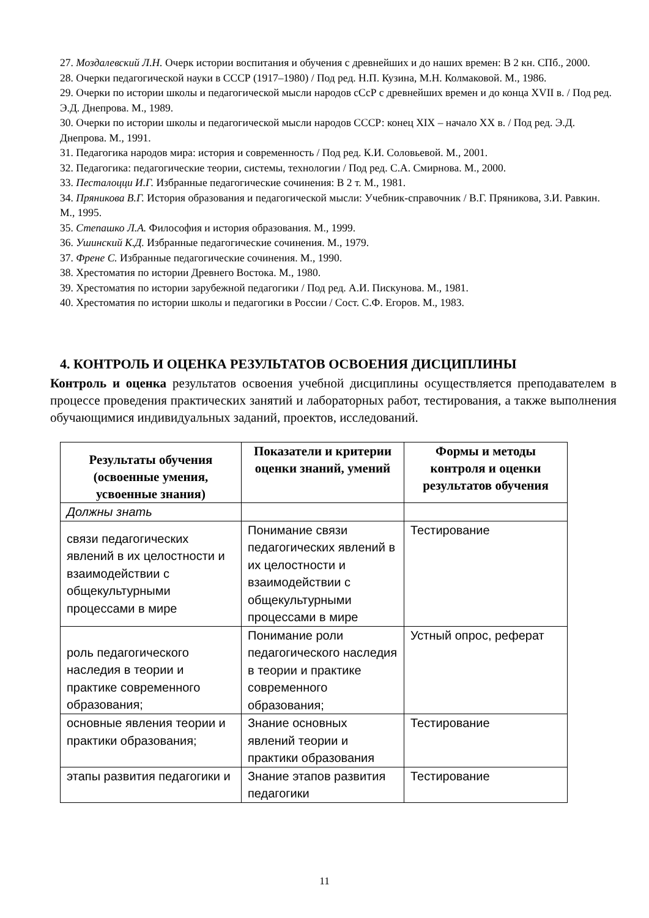27. Моздалевский Л.Н. Очерк истории воспитания и обучения с древнейших и до наших времен: В 2 кн. СПб., 2000.
28. Очерки педагогической науки в СССР (1917–1980) / Под ред. Н.П. Кузина, М.Н. Колмаковой. М., 1986.
29. Очерки по истории школы и педагогической мысли народов сСсР с древнейших времен и до конца XVII в. / Под ред. Э.Д. Днепрова. М., 1989.
30. Очерки по истории школы и педагогической мысли народов СССР: конец XIX – начало XX в. / Под ред. Э.Д. Днепрова. М., 1991.
31. Педагогика народов мира: история и современность / Под ред. К.И. Соловьевой. М., 2001.
32. Педагогика: педагогические теории, системы, технологии / Под ред. С.А. Смирнова. М., 2000.
33. Песталоцци И.Г. Избранные педагогические сочинения: В 2 т. М., 1981.
34. Пряникова В.Г. История образования и педагогической мысли: Учебник-справочник / В.Г. Пряникова, З.И. Равкин. М., 1995.
35. Степашко Л.А. Философия и история образования. М., 1999.
36. Ушинский К.Д. Избранные педагогические сочинения. М., 1979.
37. Френе С. Избранные педагогические сочинения. М., 1990.
38. Хрестоматия по истории Древнего Востока. М., 1980.
39. Хрестоматия по истории зарубежной педагогики / Под ред. А.И. Пискунова. М., 1981.
40. Хрестоматия по истории школы и педагогики в России / Сост. С.Ф. Егоров. М., 1983.
4. КОНТРОЛЬ И ОЦЕНКА РЕЗУЛЬТАТОВ ОСВОЕНИЯ ДИСЦИПЛИНЫ
Контроль и оценка результатов освоения учебной дисциплины осуществляется преподавателем в процессе проведения практических занятий и лабораторных работ, тестирования, а также выполнения обучающимися индивидуальных заданий, проектов, исследований.
| Результаты обучения (освоенные умения, усвоенные знания) | Показатели и критерии оценки знаний, умений | Формы и методы контроля и оценки результатов обучения |
| --- | --- | --- |
| Должны знать | | |
| связи педагогических явлений в их целостности и взаимодействии с общекультурными процессами в мире | Понимание связи педагогических явлений в их целостности и взаимодействии с общекультурными процессами в мире | Тестирование |
| роль педагогического наследия в теории и практике современного образования; | Понимание роли педагогического наследия в теории и практике современного образования; | Устный опрос, реферат |
| основные явления теории и практики образования; | Знание основных явлений теории и практики образования | Тестирование |
| этапы развития педагогики и | Знание этапов развития педагогики | Тестирование |
11